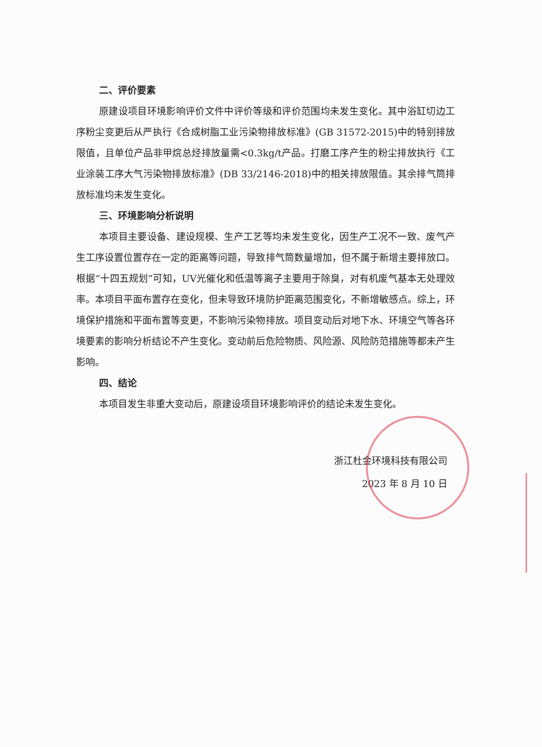二、评价要素
原建设项目环境影响评价文件中评价等级和评价范围均未发生变化。其中浴缸切边工序粉尘变更后从严执行《合成树脂工业污染物排放标准》(GB 31572-2015)中的特别排放限值，且单位产品非甲烷总烃排放量需<0.3kg/t产品。打磨工序产生的粉尘排放执行《工业涂装工序大气污染物排放标准》(DB 33/2146-2018)中的相关排放限值。其余排气筒排放标准均未发生变化。
三、环境影响分析说明
本项目主要设备、建设规模、生产工艺等均未发生变化，因生产工况不一致、废气产生工序设置位置存在一定的距离等问题，导致排气筒数量增加，但不属于新增主要排放口。根据“十四五规划”可知，UV光催化和低温等离子主要用于除臭，对有机废气基本无处理效率。本项目平面布置存在变化，但未导致环境防护距离范围变化，不新增敏感点。综上，环境保护措施和平面布置等变更，不影响污染物排放。项目变动后对地下水、环境空气等各环境要素的影响分析结论不产生变化。变动前后危险物质、风险源、风险防范措施等都未产生影响。
四、结论
本项目发生非重大变动后，原建设项目环境影响评价的结论未发生变化。
浙江杜金环境科技有限公司
2023 年 8 月 10 日